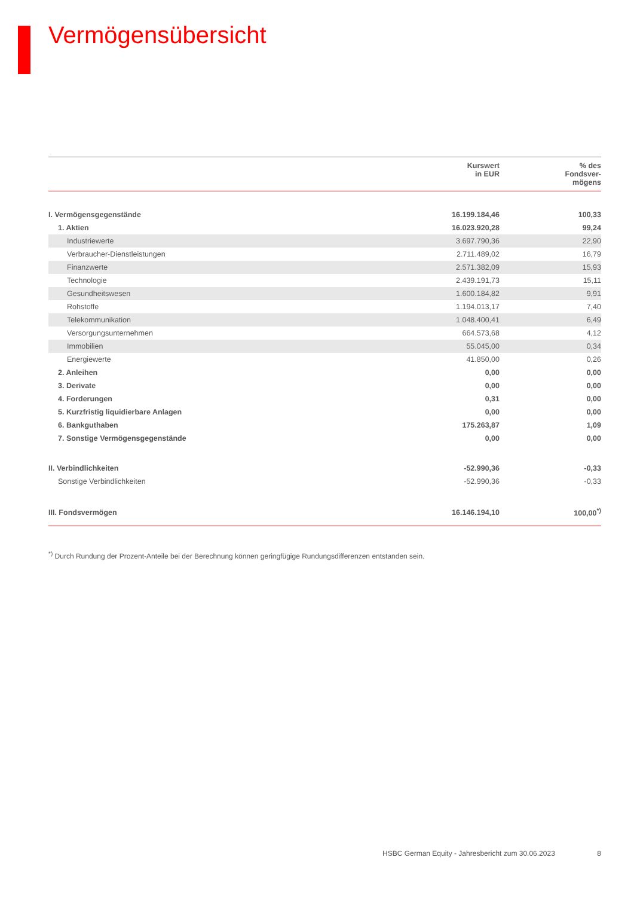Vermögensübersicht
| | Kurswert in EUR | % des Fondsver- mögens |
| --- | --- | --- |
| I. Vermögensgegenstände | 16.199.184,46 | 100,33 |
| 1. Aktien | 16.023.920,28 | 99,24 |
| Industriewerte | 3.697.790,36 | 22,90 |
| Verbraucher-Dienstleistungen | 2.711.489,02 | 16,79 |
| Finanzwerte | 2.571.382,09 | 15,93 |
| Technologie | 2.439.191,73 | 15,11 |
| Gesundheitswesen | 1.600.184,82 | 9,91 |
| Rohstoffe | 1.194.013,17 | 7,40 |
| Telekommunikation | 1.048.400,41 | 6,49 |
| Versorgungsunternehmen | 664.573,68 | 4,12 |
| Immobilien | 55.045,00 | 0,34 |
| Energiewerte | 41.850,00 | 0,26 |
| 2. Anleihen | 0,00 | 0,00 |
| 3. Derivate | 0,00 | 0,00 |
| 4. Forderungen | 0,31 | 0,00 |
| 5. Kurzfristig liquidierbare Anlagen | 0,00 | 0,00 |
| 6. Bankguthaben | 175.263,87 | 1,09 |
| 7. Sonstige Vermögensgegenstände | 0,00 | 0,00 |
| II. Verbindlichkeiten | -52.990,36 | -0,33 |
| Sonstige Verbindlichkeiten | -52.990,36 | -0,33 |
| III. Fondsvermögen | 16.146.194,10 | 100,00<sup>*)</sup> |
<sup>*)</sup> Durch Rundung der Prozent-Anteile bei der Berechnung können geringfügige Rundungsdifferenzen entstanden sein.
HSBC German Equity - Jahresbericht zum 30.06.2023 8